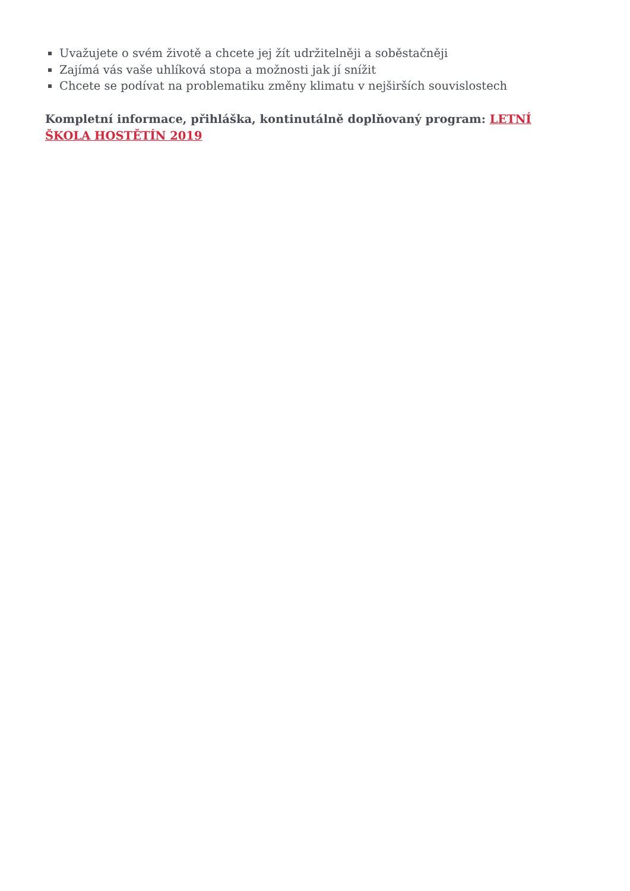Uvažujete o svém životě a chcete jej žít udržitelněji a soběstačněji
Zajímá vás vaše uhlíková stopa a možnosti jak jí snížit
Chcete se podívat na problematiku změny klimatu v nejširších souvislostech
Kompletní informace, přihláška, kontinutálně doplňovaný program: LETNÍ ŠKOLA HOSTĚTÍN 2019